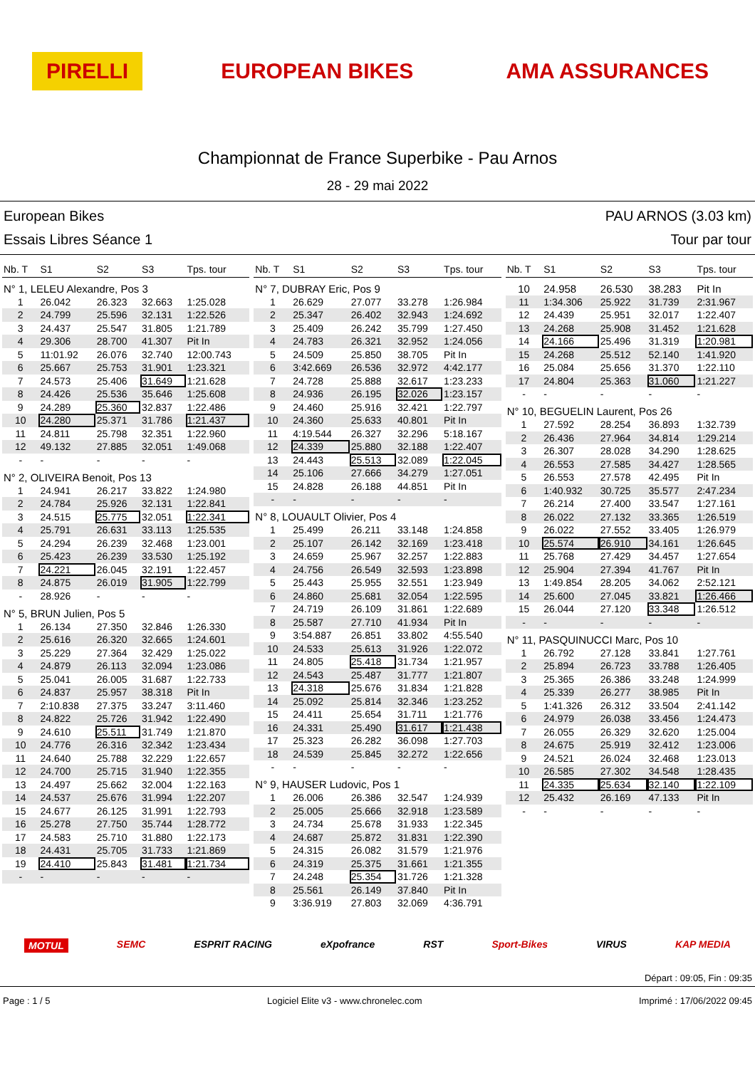PIRELLI EUROPEAN BIKES AMA ASSURANCES
Championnat de France Superbike - Pau Arnos
28 - 29 mai 2022
European Bikes
Essais Libres Séance 1
PAU ARNOS (3.03 km)
Tour par tour
| Nb. T | S1 | S2 | S3 | Tps. tour |
| --- | --- | --- | --- | --- |
| N° 1, LELEU Alexandre, Pos 3 | | | | |
| 1 | 26.042 | 26.323 | 32.663 | 1:25.028 |
| 2 | 24.799 | 25.596 | 32.131 | 1:22.526 |
| 3 | 24.437 | 25.547 | 31.805 | 1:21.789 |
| 4 | 29.306 | 28.700 | 41.307 | Pit In |
| 5 | 11:01.92 | 26.076 | 32.740 | 12:00.743 |
| 6 | 25.667 | 25.753 | 31.901 | 1:23.321 |
| 7 | 24.573 | 25.406 | 31.649 | 1:21.628 |
| 8 | 24.426 | 25.536 | 35.646 | 1:25.608 |
| 9 | 24.289 | 25.360 | 32.837 | 1:22.486 |
| 10 | 24.280 | 25.371 | 31.786 | 1:21.437 |
| 11 | 24.811 | 25.798 | 32.351 | 1:22.960 |
| 12 | 49.132 | 27.885 | 32.051 | 1:49.068 |
| - | - | - | - | - |
| N° 2, OLIVEIRA Benoit, Pos 13 | | | | |
| 1 | 24.941 | 26.217 | 33.822 | 1:24.980 |
| 2 | 24.784 | 25.926 | 32.131 | 1:22.841 |
| 3 | 24.515 | 25.775 | 32.051 | 1:22.341 |
| 4 | 25.791 | 26.631 | 33.113 | 1:25.535 |
| 5 | 24.294 | 26.239 | 32.468 | 1:23.001 |
| 6 | 25.423 | 26.239 | 33.530 | 1:25.192 |
| 7 | 24.221 | 26.045 | 32.191 | 1:22.457 |
| 8 | 24.875 | 26.019 | 31.905 | 1:22.799 |
| - | 28.926 | - | - | - |
| N° 5, BRUN Julien, Pos 5 | | | | |
| 1 | 26.134 | 27.350 | 32.846 | 1:26.330 |
| 2 | 25.616 | 26.320 | 32.665 | 1:24.601 |
| 3 | 25.229 | 27.364 | 32.429 | 1:25.022 |
| 4 | 24.879 | 26.113 | 32.094 | 1:23.086 |
| 5 | 25.041 | 26.005 | 31.687 | 1:22.733 |
| 6 | 24.837 | 25.957 | 38.318 | Pit In |
| 7 | 2:10.838 | 27.375 | 33.247 | 3:11.460 |
| 8 | 24.822 | 25.726 | 31.942 | 1:22.490 |
| 9 | 24.610 | 25.511 | 31.749 | 1:21.870 |
| 10 | 24.776 | 26.316 | 32.342 | 1:23.434 |
| 11 | 24.640 | 25.788 | 32.229 | 1:22.657 |
| 12 | 24.700 | 25.715 | 31.940 | 1:22.355 |
| 13 | 24.497 | 25.662 | 32.004 | 1:22.163 |
| 14 | 24.537 | 25.676 | 31.994 | 1:22.207 |
| 15 | 24.677 | 26.125 | 31.991 | 1:22.793 |
| 16 | 25.278 | 27.750 | 35.744 | 1:28.772 |
| 17 | 24.583 | 25.710 | 31.880 | 1:22.173 |
| 18 | 24.431 | 25.705 | 31.733 | 1:21.869 |
| 19 | 24.410 | 25.843 | 31.481 | 1:21.734 |
| - | - | - | - | - |
| Nb. T | S1 | S2 | S3 | Tps. tour |
| --- | --- | --- | --- | --- |
| N° 7, DUBRAY Eric, Pos 9 | | | | |
| 1 | 26.629 | 27.077 | 33.278 | 1:26.984 |
| 2 | 25.347 | 26.402 | 32.943 | 1:24.692 |
| 3 | 25.409 | 26.242 | 35.799 | 1:27.450 |
| 4 | 24.783 | 26.321 | 32.952 | 1:24.056 |
| 5 | 24.509 | 25.850 | 38.705 | Pit In |
| 6 | 3:42.669 | 26.536 | 32.972 | 4:42.177 |
| 7 | 24.728 | 25.888 | 32.617 | 1:23.233 |
| 8 | 24.936 | 26.195 | 32.026 | 1:23.157 |
| 9 | 24.460 | 25.916 | 32.421 | 1:22.797 |
| 10 | 24.360 | 25.633 | 40.801 | Pit In |
| 11 | 4:19.544 | 26.327 | 32.296 | 5:18.167 |
| 12 | 24.339 | 25.880 | 32.188 | 1:22.407 |
| 13 | 24.443 | 25.513 | 32.089 | 1:22.045 |
| 14 | 25.106 | 27.666 | 34.279 | 1:27.051 |
| 15 | 24.828 | 26.188 | 44.851 | Pit In |
| - | - | - | - | - |
| N° 8, LOUAULT Olivier, Pos 4 | | | | |
| 1 | 25.499 | 26.211 | 33.148 | 1:24.858 |
| 2 | 25.107 | 26.142 | 32.169 | 1:23.418 |
| 3 | 24.659 | 25.967 | 32.257 | 1:22.883 |
| 4 | 24.756 | 26.549 | 32.593 | 1:23.898 |
| 5 | 25.443 | 25.955 | 32.551 | 1:23.949 |
| 6 | 24.860 | 25.681 | 32.054 | 1:22.595 |
| 7 | 24.719 | 26.109 | 31.861 | 1:22.689 |
| 8 | 25.587 | 27.710 | 41.934 | Pit In |
| 9 | 3:54.887 | 26.851 | 33.802 | 4:55.540 |
| 10 | 24.533 | 25.613 | 31.926 | 1:22.072 |
| 11 | 24.805 | 25.418 | 31.734 | 1:21.957 |
| 12 | 24.543 | 25.487 | 31.777 | 1:21.807 |
| 13 | 24.318 | 25.676 | 31.834 | 1:21.828 |
| 14 | 25.092 | 25.814 | 32.346 | 1:23.252 |
| 15 | 24.411 | 25.654 | 31.711 | 1:21.776 |
| 16 | 24.331 | 25.490 | 31.617 | 1:21.438 |
| 17 | 25.323 | 26.282 | 36.098 | 1:27.703 |
| 18 | 24.539 | 25.845 | 32.272 | 1:22.656 |
| - | - | - | - | - |
| N° 9, HAUSER Ludovic, Pos 1 | | | | |
| 1 | 26.006 | 26.386 | 32.547 | 1:24.939 |
| 2 | 25.005 | 25.666 | 32.918 | 1:23.589 |
| 3 | 24.734 | 25.678 | 31.933 | 1:22.345 |
| 4 | 24.687 | 25.872 | 31.831 | 1:22.390 |
| 5 | 24.315 | 26.082 | 31.579 | 1:21.976 |
| 6 | 24.319 | 25.375 | 31.661 | 1:21.355 |
| 7 | 24.248 | 25.354 | 31.726 | 1:21.328 |
| 8 | 25.561 | 26.149 | 37.840 | Pit In |
| 9 | 3:36.919 | 27.803 | 32.069 | 4:36.791 |
| Nb. T | S1 | S2 | S3 | Tps. tour |
| --- | --- | --- | --- | --- |
| 10 | 24.958 | 26.530 | 38.283 | Pit In |
| 11 | 1:34.306 | 25.922 | 31.739 | 2:31.967 |
| 12 | 24.439 | 25.951 | 32.017 | 1:22.407 |
| 13 | 24.268 | 25.908 | 31.452 | 1:21.628 |
| 14 | 24.166 | 25.496 | 31.319 | 1:20.981 |
| 15 | 24.268 | 25.512 | 52.140 | 1:41.920 |
| 16 | 25.084 | 25.656 | 31.370 | 1:22.110 |
| 17 | 24.804 | 25.363 | 31.060 | 1:21.227 |
| - | - | - | - | - |
| N° 10, BEGUELIN Laurent, Pos 26 | | | | |
| 1 | 27.592 | 28.254 | 36.893 | 1:32.739 |
| 2 | 26.436 | 27.964 | 34.814 | 1:29.214 |
| 3 | 26.307 | 28.028 | 34.290 | 1:28.625 |
| 4 | 26.553 | 27.585 | 34.427 | 1:28.565 |
| 5 | 26.553 | 27.578 | 42.495 | Pit In |
| 6 | 1:40.932 | 30.725 | 35.577 | 2:47.234 |
| 7 | 26.214 | 27.400 | 33.547 | 1:27.161 |
| 8 | 26.022 | 27.132 | 33.365 | 1:26.519 |
| 9 | 26.022 | 27.552 | 33.405 | 1:26.979 |
| 10 | 25.574 | 26.910 | 34.161 | 1:26.645 |
| 11 | 25.768 | 27.429 | 34.457 | 1:27.654 |
| 12 | 25.904 | 27.394 | 41.767 | Pit In |
| 13 | 1:49.854 | 28.205 | 34.062 | 2:52.121 |
| 14 | 25.600 | 27.045 | 33.821 | 1:26.466 |
| 15 | 26.044 | 27.120 | 33.348 | 1:26.512 |
| - | - | - | - | - |
| N° 11, PASQUINUCCI Marc, Pos 10 | | | | |
| 1 | 26.792 | 27.128 | 33.841 | 1:27.761 |
| 2 | 25.894 | 26.723 | 33.788 | 1:26.405 |
| 3 | 25.365 | 26.386 | 33.248 | 1:24.999 |
| 4 | 25.339 | 26.277 | 38.985 | Pit In |
| 5 | 1:41.326 | 26.312 | 33.504 | 2:41.142 |
| 6 | 24.979 | 26.038 | 33.456 | 1:24.473 |
| 7 | 26.055 | 26.329 | 32.620 | 1:25.004 |
| 8 | 24.675 | 25.919 | 32.412 | 1:23.006 |
| 9 | 24.521 | 26.024 | 32.468 | 1:23.013 |
| 10 | 26.585 | 27.302 | 34.548 | 1:28.435 |
| 11 | 24.335 | 25.634 | 32.140 | 1:22.109 |
| 12 | 25.432 | 26.169 | 47.133 | Pit In |
| - | - | - | - | - |
MOTUL SEMC ESPRIT RACING eXpofrance RST Sport-Bikes VIRUS KAP MEDIA
Départ : 09:05, Fin : 09:35
Page : 1 / 5 Logiciel Elite v3 - www.chronelec.com Imprimé : 17/06/2022 09:45